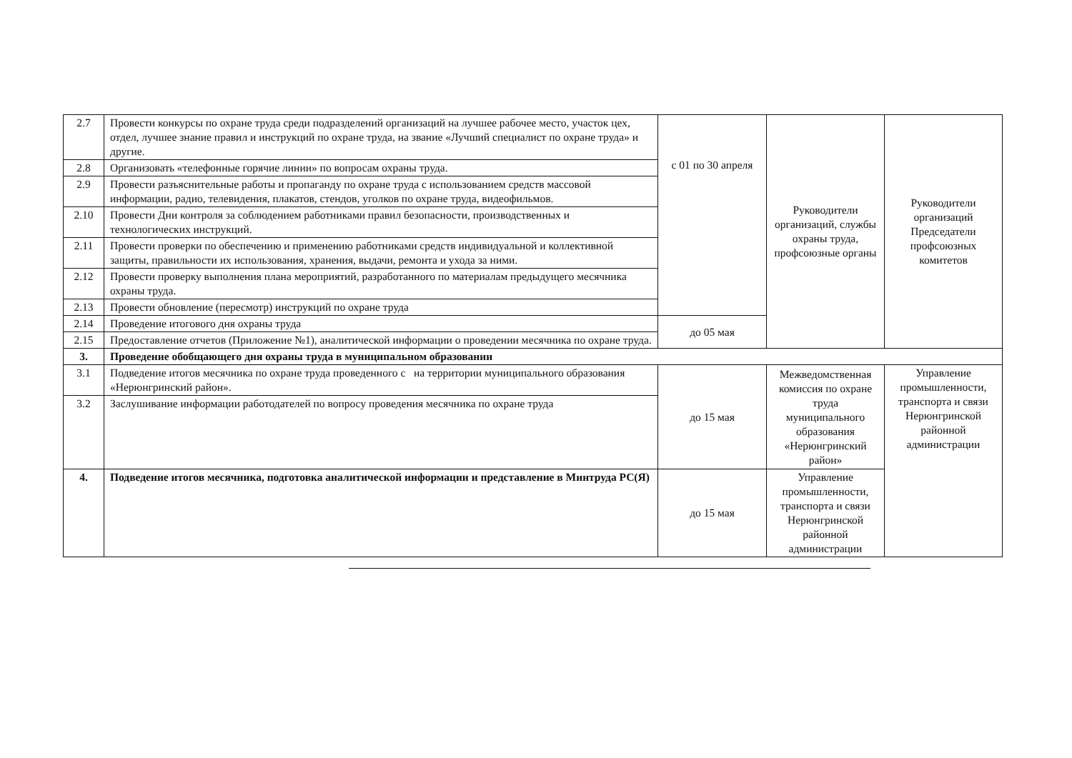| 2.7 | Провести конкурсы по охране труда среди подразделений организаций на лучшее рабочее место, участок цех, отдел, лучшее знание правил и инструкций по охране труда, на звание «Лучший специалист по охране труда» и другие. | с 01 по 30 апреля | Руководители организаций, службы охраны труда, профсоюзные органы | Руководители организаций Председатели профсоюзных комитетов |
| 2.8 | Организовать «телефонные горячие линии» по вопросам охраны труда. | | | |
| 2.9 | Провести разъяснительные работы и пропаганду по охране труда с использованием средств массовой информации, радио, телевидения, плакатов, стендов, уголков по охране труда, видеофильмов. | | | |
| 2.10 | Провести Дни контроля за соблюдением работниками правил безопасности, производственных и технологических инструкций. | | | |
| 2.11 | Провести проверки по обеспечению и применению работниками средств индивидуальной и коллективной защиты, правильности их использования, хранения, выдачи, ремонта и ухода за ними. | | | |
| 2.12 | Провести проверку выполнения плана мероприятий, разработанного по материалам предыдущего месячника охраны труда. | | | |
| 2.13 | Провести обновление (пересмотр) инструкций по охране труда | | | |
| 2.14 | Проведение итогового дня охраны труда | до 05 мая | | |
| 2.15 | Предоставление отчетов (Приложение №1), аналитической информации о проведении месячника по охране труда. | | | |
| 3. | Проведение обобщающего дня охраны труда в муниципальном образовании | | | |
| 3.1 | Подведение итогов месячника по охране труда проведенного с на территории муниципального образования «Нерюнгринский район». | до 15 мая | Межведомственная комиссия по охране труда муниципального образования «Нерюнгринский район» | Управление промышленности, транспорта и связи Нерюнгринской районной администрации |
| 3.2 | Заслушивание информации работодателей по вопросу проведения месячника по охране труда | | | |
| 4. | Подведение итогов месячника, подготовка аналитической информации и представление в Минтруда РС(Я) | до 15 мая | Управление промышленности, транспорта и связи Нерюнгринской районной администрации | |